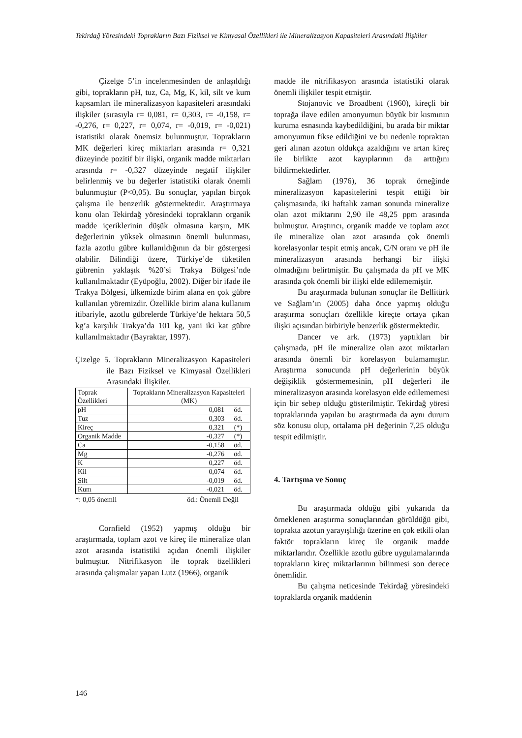Tekirdağ Yöresindeki Toprakların Bazı Fiziksel ve Kimyasal Özellikleri ile Mineralizasyon Kapasiteleri Arasındaki İlişkiler
Çizelge 5’in incelenmesinden de anlaşıldığı gibi, toprakların pH, tuz, Ca, Mg, K, kil, silt ve kum kapsamları ile mineralizasyon kapasiteleri arasındaki ilişkiler (sırasıyla r= 0,081, r= 0,303, r= -0,158, r= -0,276, r= 0,227, r= 0,074, r= -0,019, r= -0,021) istatistiki olarak önemsiz bulunmuştur. Toprakların MK değerleri kireç miktarları arasında r= 0,321 düzeyinde pozitif bir ilişki, organik madde miktarları arasında r= -0,327 düzeyinde negatif ilişkiler belirlenmiş ve bu değerler istatistiki olarak önemli bulunmuştur (P<0,05). Bu sonuçlar, yapılan birçok çalışma ile benzerlik göstermektedir. Araştırmaya konu olan Tekirdağ yöresindeki toprakların organik madde içeriklerinin düşük olmasına karşın, MK değerlerinin yüksek olmasının önemli bulunması, fazla azotlu gübre kullanıldığının da bir göstergesi olabilir. Bilindiği üzere, Türkiye’de tüketilen gübrenin yaklaşık %20’si Trakya Bölgesi’nde kullanılmaktadır (Eyüpoğlu, 2002). Diğer bir ifade ile Trakya Bölgesi, ülkemizde birim alana en çok gübre kullanılan yöremizdir. Özellikle birim alana kullanım itibariyle, azotlu gübrelerde Türkiye’de hektara 50,5 kg’a karşılık Trakya’da 101 kg, yani iki kat gübre kullanılmaktadır (Bayraktar, 1997).
Çizelge 5. Toprakların Mineralizasyon Kapasiteleri ile Bazı Fiziksel ve Kimyasal Özellikleri Arasındaki İlişkiler.
| Toprak Özellikleri | Toprakların Mineralizasyon Kapasiteleri (MK) | |
| pH | 0,081 | öd. |
| Tuz | 0,303 | öd. |
| Kireç | 0,321 | (*) |
| Organik Madde | -0,327 | (*) |
| Ca | -0,158 | öd. |
| Mg | -0,276 | öd. |
| K | 0,227 | öd. |
| Kil | 0,074 | öd. |
| Silt | -0,019 | öd. |
| Kum | -0,021 | öd. |
*: 0,05 önemli öd.: Önemli Değil
Cornfield (1952) yapmış olduğu bir araştırmada, toplam azot ve kireç ile mineralize olan azot arasında istatistiki açıdan önemli ilişkiler bulmuştur. Nitrifikasyon ile toprak özellikleri arasında çalışmalar yapan Lutz (1966), organik
madde ile nitrifikasyon arasında istatistiki olarak önemli ilişkiler tespit etmiştir.
Stojanovic ve Broadbent (1960), kireçli bir toprağa ilave edilen amonyumun büyük bir kısmının kuruma esnasında kaybedildiğini, bu arada bir miktar amonyumun fikse edildiğini ve bu nedenle topraktan geri alınan azotun oldukça azaldığını ve artan kireç ile birlikte azot kayıplarının da arttığını bildirmektedirler.
Sağlam (1976), 36 toprak örneğinde mineralizasyon kapasitelerini tespit ettiği bir çalışmasında, iki haftalık zaman sonunda mineralize olan azot miktarını 2,90 ile 48,25 ppm arasında bulmuştur. Araştırıcı, organik madde ve toplam azot ile mineralize olan azot arasında çok önemli korelasyonlar tespit etmiş ancak, C/N oranı ve pH ile mineralizasyon arasında herhangi bir ilişki olmadığını belirtmiştir. Bu çalışmada da pH ve MK arasında çok önemli bir ilişki elde edilememiştir.
Bu araştırmada bulunan sonuçlar ile Bellitürk ve Sağlam’ın (2005) daha önce yapmış olduğu araştırma sonuçları özellikle kireçte ortaya çıkan ilişki açısından birbiriyle benzerlik göstermektedir.
Dancer ve ark. (1973) yaptıkları bir çalışmada, pH ile mineralize olan azot miktarları arasında önemli bir korelasyon bulamamıştır. Araştırma sonucunda pH değerlerinin büyük değişiklik göstermemesinin, pH değerleri ile mineralizasyon arasında korelasyon elde edilememesi için bir sebep olduğu gösterilmiştir. Tekirdağ yöresi topraklarında yapılan bu araştırmada da aynı durum söz konusu olup, ortalama pH değerinin 7,25 olduğu tespit edilmiştir.
4. Tartışma ve Sonuç
Bu araştırmada olduğu gibi yukarıda da örneklenen araştırma sonuçlarından görüldüğü gibi, toprakta azotun yarayışlılığı üzerine en çok etkili olan faktör toprakların kireç ile organik madde miktarlarıdır. Özellikle azotlu gübre uygulamalarında toprakların kireç miktarlarının bilinmesi son derece önemlidir.
Bu çalışma neticesinde Tekirdağ yöresindeki topraklarda organik maddenin
146